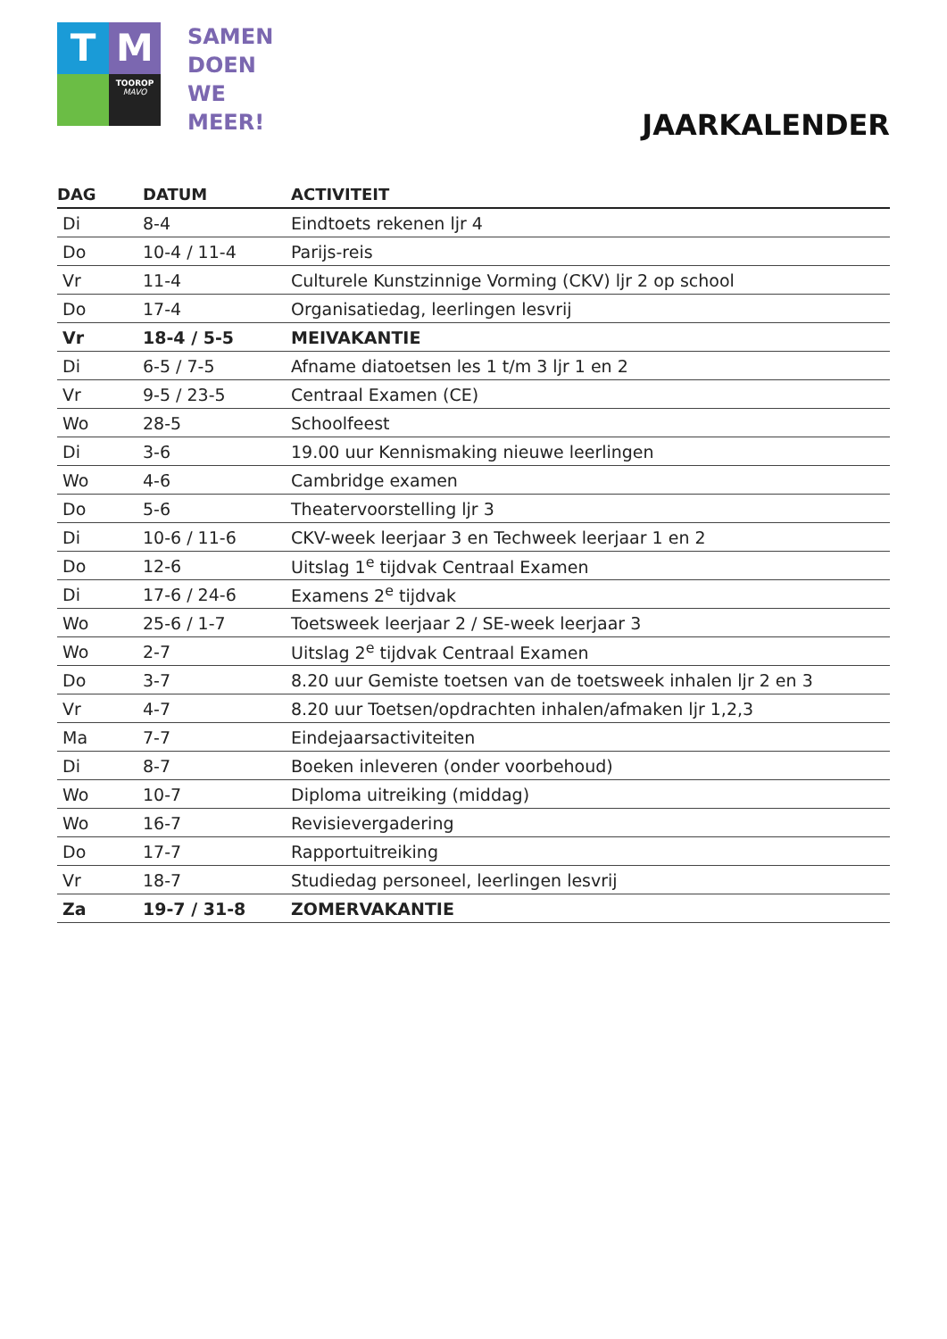T
M
TOOROP
MAVO
SAMEN
DOEN
WE
MEER!
JAARKALENDER
| DAG | DATUM | ACTIVITEIT |
| --- | --- | --- |
| Di | 8-4 | Eindtoets rekenen ljr 4 |
| Do | 10-4 / 11-4 | Parijs-reis |
| Vr | 11-4 | Culturele Kunstzinnige Vorming (CKV) ljr 2 op school |
| Do | 17-4 | Organisatiedag, leerlingen lesvrij |
| Vr | 18-4 / 5-5 | MEIVAKANTIE |
| Di | 6-5 / 7-5 | Afname diatoetsen les 1 t/m 3 ljr 1 en 2 |
| Vr | 9-5 / 23-5 | Centraal Examen (CE) |
| Wo | 28-5 | Schoolfeest |
| Di | 3-6 | 19.00 uur Kennismaking nieuwe leerlingen |
| Wo | 4-6 | Cambridge examen |
| Do | 5-6 | Theatervoorstelling ljr 3 |
| Di | 10-6 / 11-6 | CKV-week leerjaar 3 en Techweek leerjaar 1 en 2 |
| Do | 12-6 | Uitslag 1<sup>e</sup> tijdvak Centraal Examen |
| Di | 17-6 / 24-6 | Examens 2<sup>e</sup> tijdvak |
| Wo | 25-6 / 1-7 | Toetsweek leerjaar 2 / SE-week leerjaar 3 |
| Wo | 2-7 | Uitslag 2<sup>e</sup> tijdvak Centraal Examen |
| Do | 3-7 | 8.20 uur Gemiste toetsen van de toetsweek inhalen ljr 2 en 3 |
| Vr | 4-7 | 8.20 uur Toetsen/opdrachten inhalen/afmaken ljr 1,2,3 |
| Ma | 7-7 | Eindejaarsactiviteiten |
| Di | 8-7 | Boeken inleveren (onder voorbehoud) |
| Wo | 10-7 | Diploma uitreiking (middag) |
| Wo | 16-7 | Revisievergadering |
| Do | 17-7 | Rapportuitreiking |
| Vr | 18-7 | Studiedag personeel, leerlingen lesvrij |
| Za | 19-7 / 31-8 | ZOMERVAKANTIE |